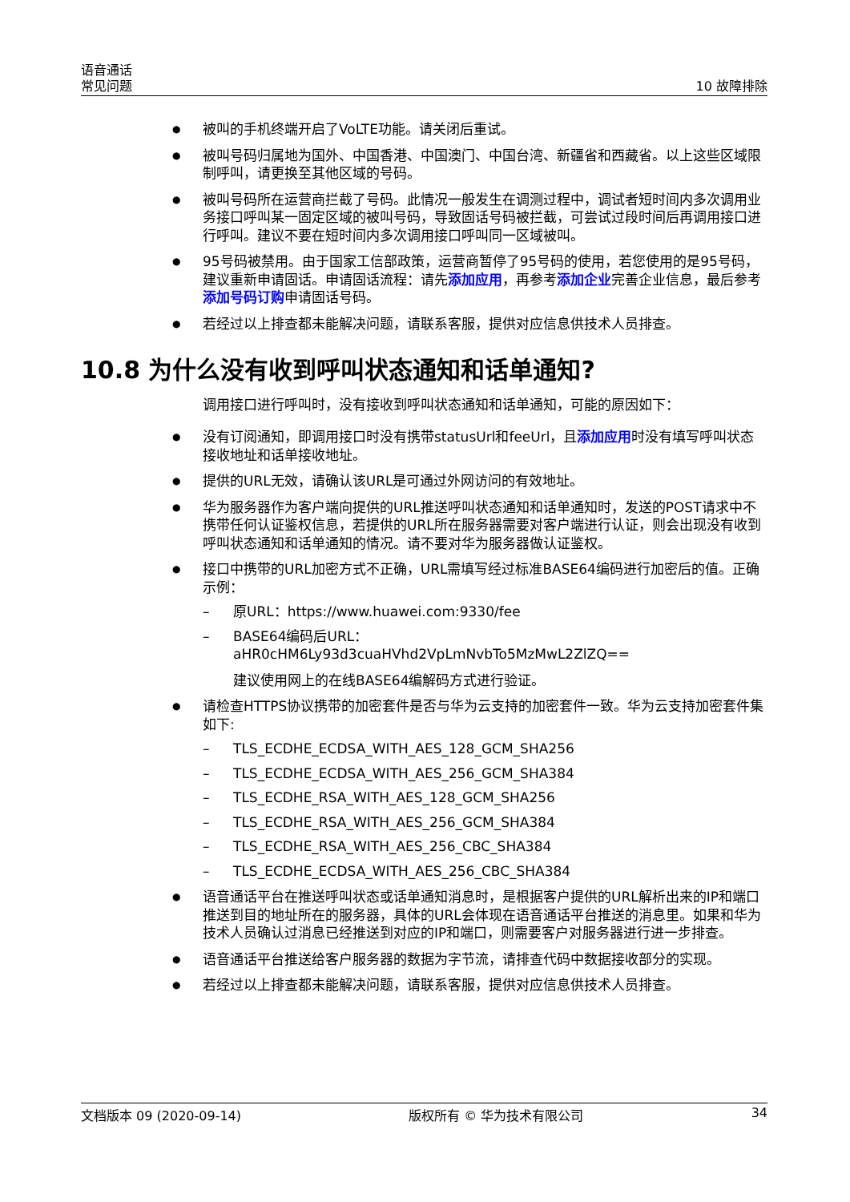语音通话
常见问题
10 故障排除
被叫的手机终端开启了VoLTE功能。请关闭后重试。
被叫号码归属地为国外、中国香港、中国澳门、中国台湾、新疆省和西藏省。以上这些区域限制呼叫，请更换至其他区域的号码。
被叫号码所在运营商拦截了号码。此情况一般发生在调测过程中，调试者短时间内多次调用业务接口呼叫某一固定区域的被叫号码，导致固话号码被拦截，可尝试过段时间后再调用接口进行呼叫。建议不要在短时间内多次调用接口呼叫同一区域被叫。
95号码被禁用。由于国家工信部政策，运营商暂停了95号码的使用，若您使用的是95号码，建议重新申请固话。申请固话流程：请先添加应用，再参考添加企业完善企业信息，最后参考添加号码订购申请固话号码。
若经过以上排查都未能解决问题，请联系客服，提供对应信息供技术人员排查。
10.8 为什么没有收到呼叫状态通知和话单通知?
调用接口进行呼叫时，没有接收到呼叫状态通知和话单通知，可能的原因如下：
没有订阅通知，即调用接口时没有携带statusUrl和feeUrl，且添加应用时没有填写呼叫状态接收地址和话单接收地址。
提供的URL无效，请确认该URL是可通过外网访问的有效地址。
华为服务器作为客户端向提供的URL推送呼叫状态通知和话单通知时，发送的POST请求中不携带任何认证鉴权信息，若提供的URL所在服务器需要对客户端进行认证，则会出现没有收到呼叫状态通知和话单通知的情况。请不要对华为服务器做认证鉴权。
接口中携带的URL加密方式不正确，URL需填写经过标准BASE64编码进行加密后的值。正确示例：
原URL：https://www.huawei.com:9330/fee
BASE64编码后URL：
aHR0cHM6Ly93d3cuaHVhd2VpLmNvbTo5MzMwL2ZlZQ==
建议使用网上的在线BASE64编解码方式进行验证。
请检查HTTPS协议携带的加密套件是否与华为云支持的加密套件一致。华为云支持加密套件集如下:
TLS_ECDHE_ECDSA_WITH_AES_128_GCM_SHA256
TLS_ECDHE_ECDSA_WITH_AES_256_GCM_SHA384
TLS_ECDHE_RSA_WITH_AES_128_GCM_SHA256
TLS_ECDHE_RSA_WITH_AES_256_GCM_SHA384
TLS_ECDHE_RSA_WITH_AES_256_CBC_SHA384
TLS_ECDHE_ECDSA_WITH_AES_256_CBC_SHA384
语音通话平台在推送呼叫状态或话单通知消息时，是根据客户提供的URL解析出来的IP和端口推送到目的地址所在的服务器，具体的URL会体现在语音通话平台推送的消息里。如果和华为技术人员确认过消息已经推送到对应的IP和端口，则需要客户对服务器进行进一步排查。
语音通话平台推送给客户服务器的数据为字节流，请排查代码中数据接收部分的实现。
若经过以上排查都未能解决问题，请联系客服，提供对应信息供技术人员排查。
文档版本 09 (2020-09-14) 版权所有 © 华为技术有限公司 34